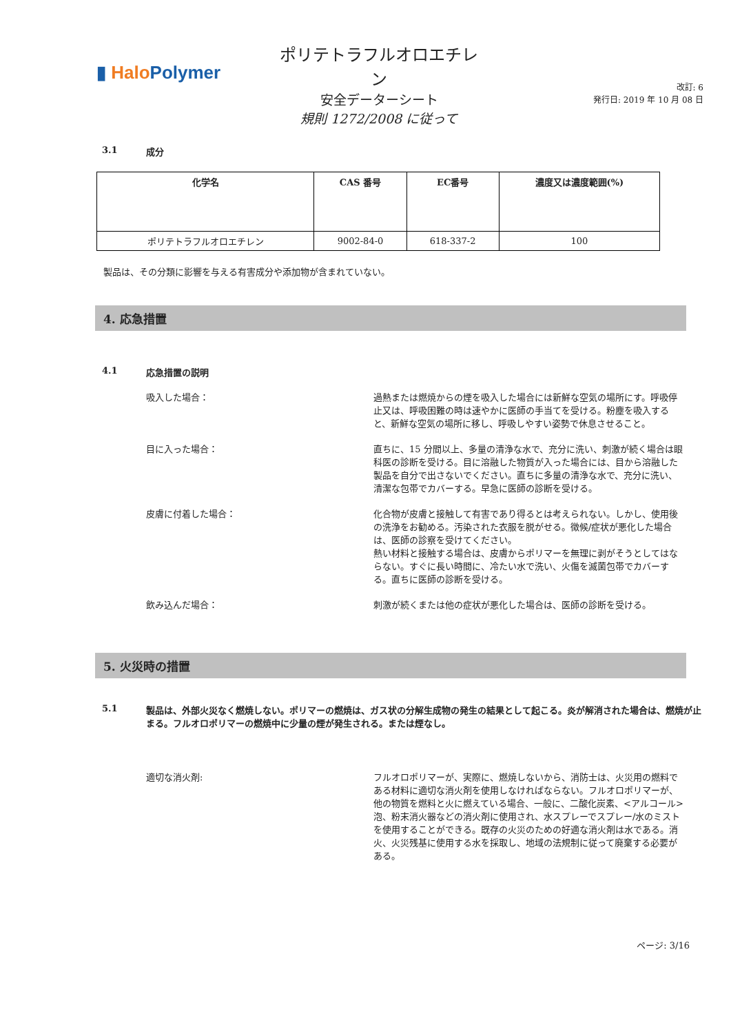▮ Halo Polymer
ポリテトラフルオロエチレン
安全データーシート
規則 1272/2008 に従って
改訂: 6
発行日: 2019 年 10 月 08 日
3.1 成分
| 化学名 | CAS 番号 | EC番号 | 濃度又は濃度範囲(%) |
| --- | --- | --- | --- |
| ポリテトラフルオロエチレン | 9002-84-0 | 618-337-2 | 100 |
製品は、その分類に影響を与える有害成分や添加物が含まれていない。
4. 応急措置
4.1 応急措置の説明
吸入した場合： 過熱または燃焼からの煙を吸入した場合には新鮮な空気の場所にす。呼吸停止又は、呼吸困難の時は速やかに医師の手当てを受ける。粉塵を吸入すると、新鮮な空気の場所に移し、呼吸しやすい姿勢で休息させること。
目に入った場合： 直ちに、15 分間以上、多量の清浄な水で、充分に洗い、刺激が続く場合は眼科医の診断を受ける。目に溶融した物質が入った場合には、目から溶融した製品を自分で出さないでください。直ちに多量の清浄な水で、充分に洗い、清潔な包帯でカバーする。早急に医師の診断を受ける。
皮膚に付着した場合： 化合物が皮膚と接触して有害であり得るとは考えられない。しかし、使用後の洗浄をお勧める。汚染された衣服を脱がせる。徴候/症状が悪化した場合は、医師の診察を受けてください。
熱い材料と接触する場合は、皮膚からポリマーを無理に剥がそうとしてはならない。すぐに長い時間に、冷たい水で洗い、火傷を滅菌包帯でカバーする。直ちに医師の診断を受ける。
飲み込んだ場合： 刺激が続くまたは他の症状が悪化した場合は、医師の診断を受ける。
5. 火災時の措置
5.1 製品は、外部火災なく燃焼しない。ポリマーの燃焼は、ガス状の分解生成物の発生の結果として起こる。炎が解消された場合は、燃焼が止まる。フルオロポリマーの燃焼中に少量の煙が発生される。または煙なし。
適切な消火剤: フルオロポリマーが、実際に、燃焼しないから、消防士は、火災用の燃料である材料に適切な消火剤を使用しなければならない。フルオロポリマーが、他の物質を燃料と火に燃えている場合、一般に、二酸化炭素、<アルコール>泡、粉末消火器などの消火剤に使用され、水スプレーでスプレー/水のミストを使用することができる。既存の火災のための好適な消火剤は水である。消火、火災残基に使用する水を採取し、地域の法規制に従って廃棄する必要がある。
ページ: 3/16